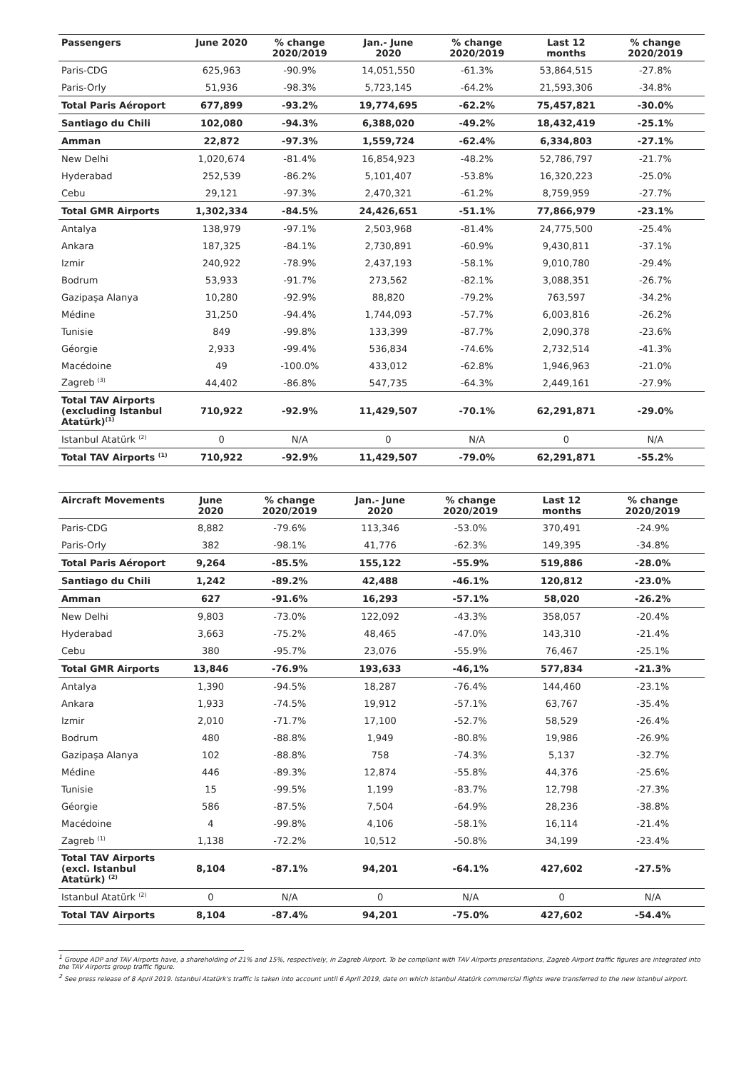| Passengers | June 2020 | % change 2020/2019 | Jan.- June 2020 | % change 2020/2019 | Last 12 months | % change 2020/2019 |
| --- | --- | --- | --- | --- | --- | --- |
| Paris-CDG | 625,963 | -90.9% | 14,051,550 | -61.3% | 53,864,515 | -27.8% |
| Paris-Orly | 51,936 | -98.3% | 5,723,145 | -64.2% | 21,593,306 | -34.8% |
| Total Paris Aéroport | 677,899 | -93.2% | 19,774,695 | -62.2% | 75,457,821 | -30.0% |
| Santiago du Chili | 102,080 | -94.3% | 6,388,020 | -49.2% | 18,432,419 | -25.1% |
| Amman | 22,872 | -97.3% | 1,559,724 | -62.4% | 6,334,803 | -27.1% |
| New Delhi | 1,020,674 | -81.4% | 16,854,923 | -48.2% | 52,786,797 | -21.7% |
| Hyderabad | 252,539 | -86.2% | 5,101,407 | -53.8% | 16,320,223 | -25.0% |
| Cebu | 29,121 | -97.3% | 2,470,321 | -61.2% | 8,759,959 | -27.7% |
| Total GMR Airports | 1,302,334 | -84.5% | 24,426,651 | -51.1% | 77,866,979 | -23.1% |
| Antalya | 138,979 | -97.1% | 2,503,968 | -81.4% | 24,775,500 | -25.4% |
| Ankara | 187,325 | -84.1% | 2,730,891 | -60.9% | 9,430,811 | -37.1% |
| Izmir | 240,922 | -78.9% | 2,437,193 | -58.1% | 9,010,780 | -29.4% |
| Bodrum | 53,933 | -91.7% | 273,562 | -82.1% | 3,088,351 | -26.7% |
| Gazipaşa Alanya | 10,280 | -92.9% | 88,820 | -79.2% | 763,597 | -34.2% |
| Médine | 31,250 | -94.4% | 1,744,093 | -57.7% | 6,003,816 | -26.2% |
| Tunisie | 849 | -99.8% | 133,399 | -87.7% | 2,090,378 | -23.6% |
| Géorgie | 2,933 | -99.4% | 536,834 | -74.6% | 2,732,514 | -41.3% |
| Macédoine | 49 | -100.0% | 433,012 | -62.8% | 1,946,963 | -21.0% |
| Zagreb <sup>(3)</sup> | 44,402 | -86.8% | 547,735 | -64.3% | 2,449,161 | -27.9% |
| Total TAV Airports (excluding Istanbul Atatürk)<sup>(1)</sup> | 710,922 | -92.9% | 11,429,507 | -70.1% | 62,291,871 | -29.0% |
| Istanbul Atatürk <sup>(2)</sup> | 0 | N/A | 0 | N/A | 0 | N/A |
| Total TAV Airports <sup>(1)</sup> | 710,922 | -92.9% | 11,429,507 | -79.0% | 62,291,871 | -55.2% |
| Aircraft Movements | June 2020 | % change 2020/2019 | Jan.- June 2020 | % change 2020/2019 | Last 12 months | % change 2020/2019 |
| --- | --- | --- | --- | --- | --- | --- |
| Paris-CDG | 8,882 | -79.6% | 113,346 | -53.0% | 370,491 | -24.9% |
| Paris-Orly | 382 | -98.1% | 41,776 | -62.3% | 149,395 | -34.8% |
| Total Paris Aéroport | 9,264 | -85.5% | 155,122 | -55.9% | 519,886 | -28.0% |
| Santiago du Chili | 1,242 | -89.2% | 42,488 | -46.1% | 120,812 | -23.0% |
| Amman | 627 | -91.6% | 16,293 | -57.1% | 58,020 | -26.2% |
| New Delhi | 9,803 | -73.0% | 122,092 | -43.3% | 358,057 | -20.4% |
| Hyderabad | 3,663 | -75.2% | 48,465 | -47.0% | 143,310 | -21.4% |
| Cebu | 380 | -95.7% | 23,076 | -55.9% | 76,467 | -25.1% |
| Total GMR Airports | 13,846 | -76.9% | 193,633 | -46,1% | 577,834 | -21.3% |
| Antalya | 1,390 | -94.5% | 18,287 | -76.4% | 144,460 | -23.1% |
| Ankara | 1,933 | -74.5% | 19,912 | -57.1% | 63,767 | -35.4% |
| Izmir | 2,010 | -71.7% | 17,100 | -52.7% | 58,529 | -26.4% |
| Bodrum | 480 | -88.8% | 1,949 | -80.8% | 19,986 | -26.9% |
| Gazipaşa Alanya | 102 | -88.8% | 758 | -74.3% | 5,137 | -32.7% |
| Médine | 446 | -89.3% | 12,874 | -55.8% | 44,376 | -25.6% |
| Tunisie | 15 | -99.5% | 1,199 | -83.7% | 12,798 | -27.3% |
| Géorgie | 586 | -87.5% | 7,504 | -64.9% | 28,236 | -38.8% |
| Macédoine | 4 | -99.8% | 4,106 | -58.1% | 16,114 | -21.4% |
| Zagreb <sup>(1)</sup> | 1,138 | -72.2% | 10,512 | -50.8% | 34,199 | -23.4% |
| Total TAV Airports (excl. Istanbul Atatürk) <sup>(2)</sup> | 8,104 | -87.1% | 94,201 | -64.1% | 427,602 | -27.5% |
| Istanbul Atatürk <sup>(2)</sup> | 0 | N/A | 0 | N/A | 0 | N/A |
| Total TAV Airports | 8,104 | -87.4% | 94,201 | -75.0% | 427,602 | -54.4% |
<sup>1</sup> Groupe ADP and TAV Airports have, a shareholding of 21% and 15%, respectively, in Zagreb Airport. To be compliant with TAV Airports presentations, Zagreb Airport traffic figures are integrated into the TAV Airports group traffic figure.
<sup>2</sup> See press release of 8 April 2019. Istanbul Atatürk's traffic is taken into account until 6 April 2019, date on which Istanbul Atatürk commercial flights were transferred to the new Istanbul airport.